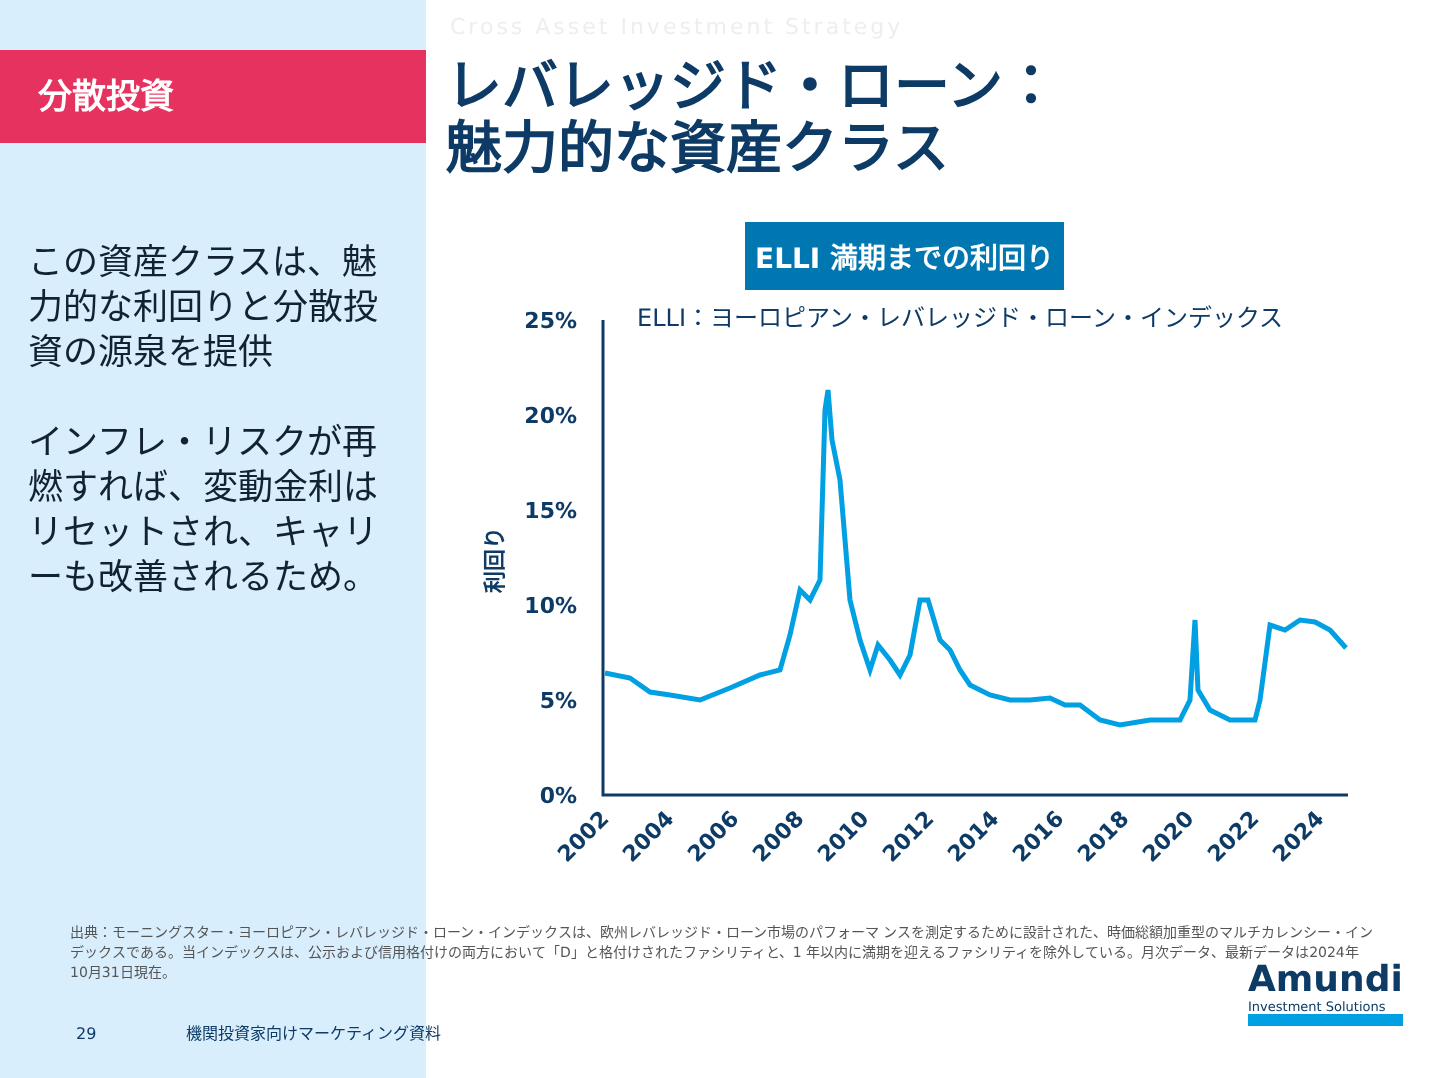分散投資
この資産クラスは、魅力的な利回りと分散投資の源泉を提供
インフレ・リスクが再燃すれば、変動金利はリセットされ、キャリーも改善されるため。
Cross Asset Investment Strategy
レバレッジド・ローン：
魅力的な資産クラス
ELLI 満期までの利回り
ELLI：ヨーロピアン・レバレッジド・ローン・インデックス
25%
20%
15%
10%
5%
0%
利回り
2002
2004
2006
2008
2010
2012
2014
2016
2018
2020
2022
2024
出典：モーニングスター・ヨーロピアン・レバレッジド・ローン・インデックスは、欧州レバレッジド・ローン市場のパフォーマ ンスを測定するために設計された、時価総額加重型のマルチカレンシー・インデックスである。当インデックスは、公示および信用格付けの両方において「D」と格付けされたファシリティと、1 年以内に満期を迎えるファシリティを除外している。月次データ、最新データは2024年10月31日現在。
29 機関投資家向けマーケティング資料
Amundi
Investment Solutions